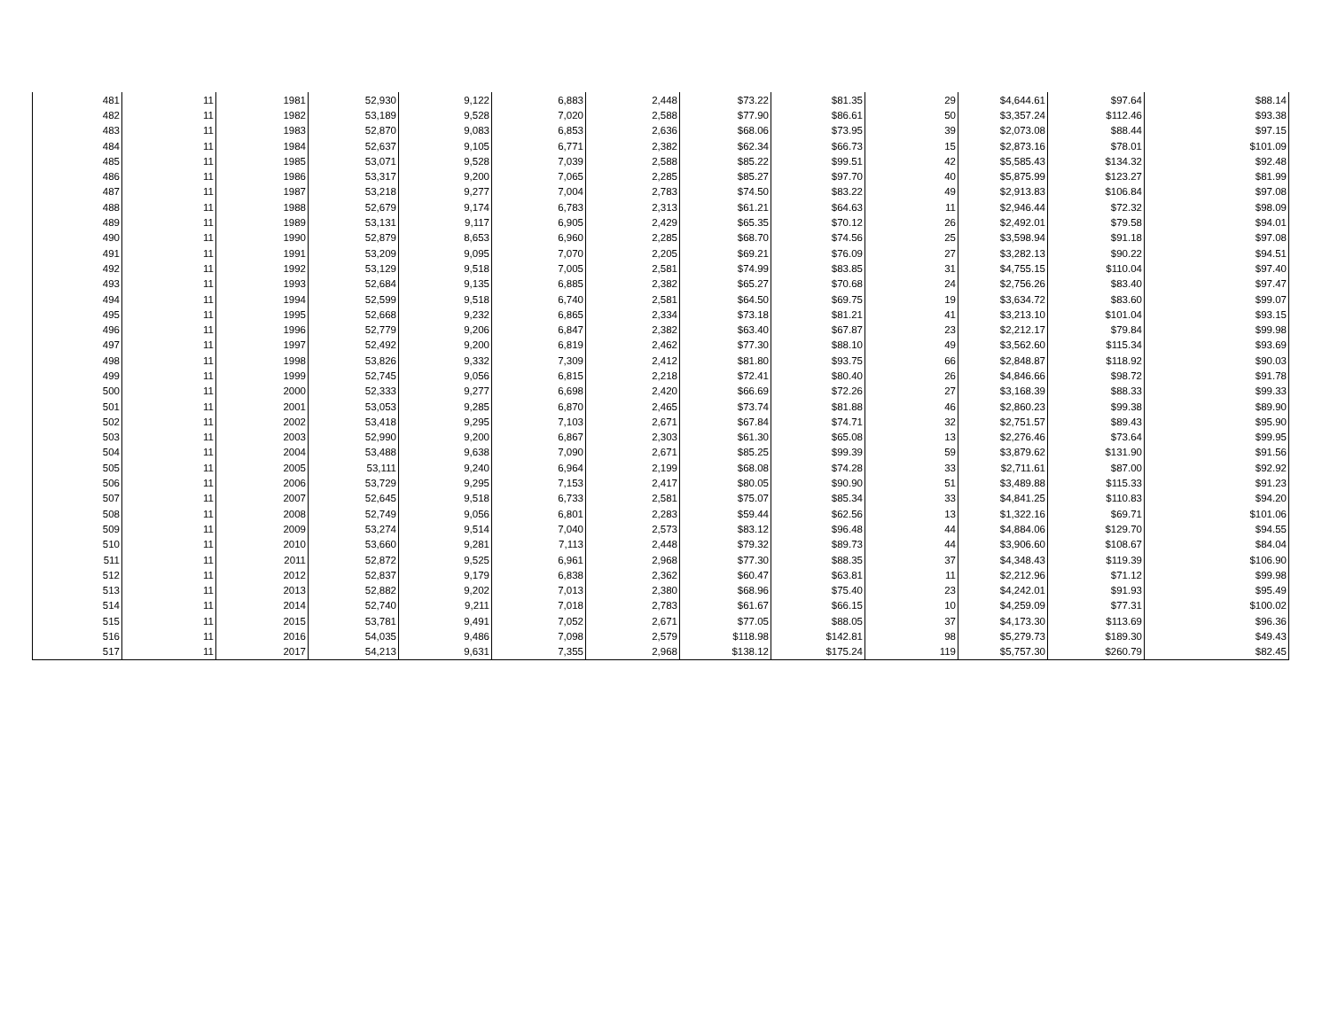| 481 | 11 | 1981 | 52,930 | 9,122 | 6,883 | 2,448 | $73.22 | $81.35 | 29 | $4,644.61 | $97.64 | $88.14 |
| 482 | 11 | 1982 | 53,189 | 9,528 | 7,020 | 2,588 | $77.90 | $86.61 | 50 | $3,357.24 | $112.46 | $93.38 |
| 483 | 11 | 1983 | 52,870 | 9,083 | 6,853 | 2,636 | $68.06 | $73.95 | 39 | $2,073.08 | $88.44 | $97.15 |
| 484 | 11 | 1984 | 52,637 | 9,105 | 6,771 | 2,382 | $62.34 | $66.73 | 15 | $2,873.16 | $78.01 | $101.09 |
| 485 | 11 | 1985 | 53,071 | 9,528 | 7,039 | 2,588 | $85.22 | $99.51 | 42 | $5,585.43 | $134.32 | $92.48 |
| 486 | 11 | 1986 | 53,317 | 9,200 | 7,065 | 2,285 | $85.27 | $97.70 | 40 | $5,875.99 | $123.27 | $81.99 |
| 487 | 11 | 1987 | 53,218 | 9,277 | 7,004 | 2,783 | $74.50 | $83.22 | 49 | $2,913.83 | $106.84 | $97.08 |
| 488 | 11 | 1988 | 52,679 | 9,174 | 6,783 | 2,313 | $61.21 | $64.63 | 11 | $2,946.44 | $72.32 | $98.09 |
| 489 | 11 | 1989 | 53,131 | 9,117 | 6,905 | 2,429 | $65.35 | $70.12 | 26 | $2,492.01 | $79.58 | $94.01 |
| 490 | 11 | 1990 | 52,879 | 8,653 | 6,960 | 2,285 | $68.70 | $74.56 | 25 | $3,598.94 | $91.18 | $97.08 |
| 491 | 11 | 1991 | 53,209 | 9,095 | 7,070 | 2,205 | $69.21 | $76.09 | 27 | $3,282.13 | $90.22 | $94.51 |
| 492 | 11 | 1992 | 53,129 | 9,518 | 7,005 | 2,581 | $74.99 | $83.85 | 31 | $4,755.15 | $110.04 | $97.40 |
| 493 | 11 | 1993 | 52,684 | 9,135 | 6,885 | 2,382 | $65.27 | $70.68 | 24 | $2,756.26 | $83.40 | $97.47 |
| 494 | 11 | 1994 | 52,599 | 9,518 | 6,740 | 2,581 | $64.50 | $69.75 | 19 | $3,634.72 | $83.60 | $99.07 |
| 495 | 11 | 1995 | 52,668 | 9,232 | 6,865 | 2,334 | $73.18 | $81.21 | 41 | $3,213.10 | $101.04 | $93.15 |
| 496 | 11 | 1996 | 52,779 | 9,206 | 6,847 | 2,382 | $63.40 | $67.87 | 23 | $2,212.17 | $79.84 | $99.98 |
| 497 | 11 | 1997 | 52,492 | 9,200 | 6,819 | 2,462 | $77.30 | $88.10 | 49 | $3,562.60 | $115.34 | $93.69 |
| 498 | 11 | 1998 | 53,826 | 9,332 | 7,309 | 2,412 | $81.80 | $93.75 | 66 | $2,848.87 | $118.92 | $90.03 |
| 499 | 11 | 1999 | 52,745 | 9,056 | 6,815 | 2,218 | $72.41 | $80.40 | 26 | $4,846.66 | $98.72 | $91.78 |
| 500 | 11 | 2000 | 52,333 | 9,277 | 6,698 | 2,420 | $66.69 | $72.26 | 27 | $3,168.39 | $88.33 | $99.33 |
| 501 | 11 | 2001 | 53,053 | 9,285 | 6,870 | 2,465 | $73.74 | $81.88 | 46 | $2,860.23 | $99.38 | $89.90 |
| 502 | 11 | 2002 | 53,418 | 9,295 | 7,103 | 2,671 | $67.84 | $74.71 | 32 | $2,751.57 | $89.43 | $95.90 |
| 503 | 11 | 2003 | 52,990 | 9,200 | 6,867 | 2,303 | $61.30 | $65.08 | 13 | $2,276.46 | $73.64 | $99.95 |
| 504 | 11 | 2004 | 53,488 | 9,638 | 7,090 | 2,671 | $85.25 | $99.39 | 59 | $3,879.62 | $131.90 | $91.56 |
| 505 | 11 | 2005 | 53,111 | 9,240 | 6,964 | 2,199 | $68.08 | $74.28 | 33 | $2,711.61 | $87.00 | $92.92 |
| 506 | 11 | 2006 | 53,729 | 9,295 | 7,153 | 2,417 | $80.05 | $90.90 | 51 | $3,489.88 | $115.33 | $91.23 |
| 507 | 11 | 2007 | 52,645 | 9,518 | 6,733 | 2,581 | $75.07 | $85.34 | 33 | $4,841.25 | $110.83 | $94.20 |
| 508 | 11 | 2008 | 52,749 | 9,056 | 6,801 | 2,283 | $59.44 | $62.56 | 13 | $1,322.16 | $69.71 | $101.06 |
| 509 | 11 | 2009 | 53,274 | 9,514 | 7,040 | 2,573 | $83.12 | $96.48 | 44 | $4,884.06 | $129.70 | $94.55 |
| 510 | 11 | 2010 | 53,660 | 9,281 | 7,113 | 2,448 | $79.32 | $89.73 | 44 | $3,906.60 | $108.67 | $84.04 |
| 511 | 11 | 2011 | 52,872 | 9,525 | 6,961 | 2,968 | $77.30 | $88.35 | 37 | $4,348.43 | $119.39 | $106.90 |
| 512 | 11 | 2012 | 52,837 | 9,179 | 6,838 | 2,362 | $60.47 | $63.81 | 11 | $2,212.96 | $71.12 | $99.98 |
| 513 | 11 | 2013 | 52,882 | 9,202 | 7,013 | 2,380 | $68.96 | $75.40 | 23 | $4,242.01 | $91.93 | $95.49 |
| 514 | 11 | 2014 | 52,740 | 9,211 | 7,018 | 2,783 | $61.67 | $66.15 | 10 | $4,259.09 | $77.31 | $100.02 |
| 515 | 11 | 2015 | 53,781 | 9,491 | 7,052 | 2,671 | $77.05 | $88.05 | 37 | $4,173.30 | $113.69 | $96.36 |
| 516 | 11 | 2016 | 54,035 | 9,486 | 7,098 | 2,579 | $118.98 | $142.81 | 98 | $5,279.73 | $189.30 | $49.43 |
| 517 | 11 | 2017 | 54,213 | 9,631 | 7,355 | 2,968 | $138.12 | $175.24 | 119 | $5,757.30 | $260.79 | $82.45 |